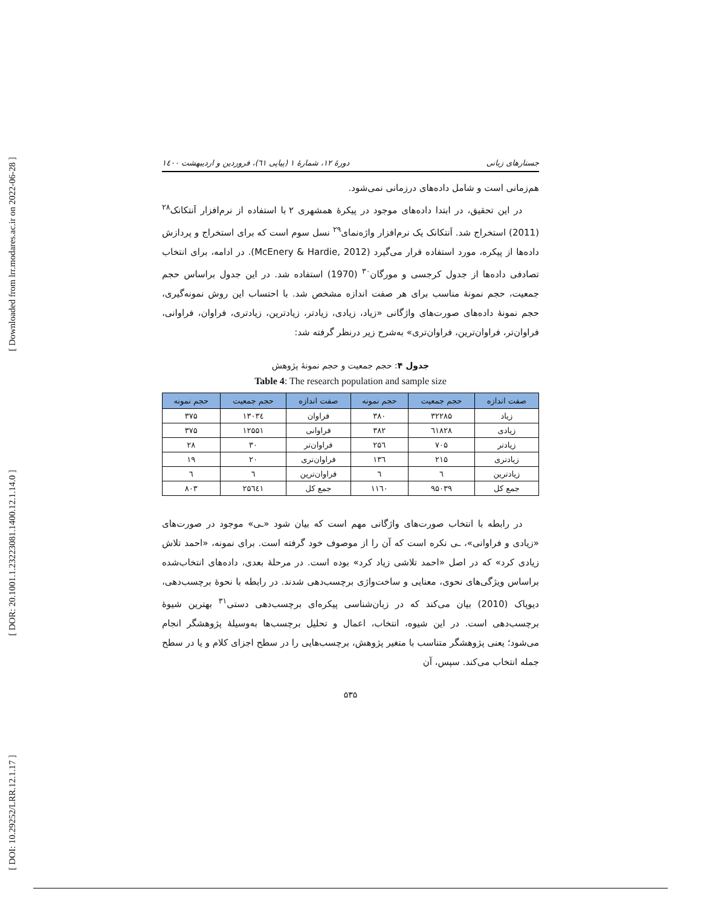[ Downloaded from lrr.modares.ac.ir on 2022-06-28 ]
[ DOR: 20.1001.1.23223081.1400.12.1.14.0 ]
[ DOI: 10.29252/LRR.12.1.17 ]
جستارهای زبانی دورهٔ ۱۲، شمارهٔ ۱ (پیاپی ٦١)، فروردین و اردیبهشت ۱٤۰۰
هم‌زمانی است و شامل داده‌های درزمانی نمی‌شود.
در این تحقیق، در ابتدا داده‌های موجود در پیکرهٔ همشهری ۲ با استفاده از نرم‌افزار اَنتکانک<sup>۲۸</sup> (2011) استخراج شد. اَنتکانک یک نرم‌افزار واژه‌نمای<sup>۲۹</sup> نسل سوم است که برای استخراج و پردازش داده‌ها از پیکره، مورد استفاده قرار می‌گیرد (McEnery & Hardie, 2012). در ادامه، برای انتخاب تصادفی داده‌ها از جدول کرجسی و مورگان<sup>۳۰</sup> (1970) استفاده شد. در این جدول براساس حجم جمعیت، حجم نمونهٔ مناسب برای هر صفت اندازه مشخص شد. با احتساب این روش نمونه‌گیری، حجم نمونهٔ داده‌های صورت‌های واژگانی «زیاد، زیادی، زیادتر، زیادترین، زیادتری، فراوان، فراوانی، فراوان‌تر، فراوان‌ترین، فراوان‌تری» به‌شرح زیر درنظر گرفته شد:
جدول ۴: حجم جمعیت و حجم نمونهٔ پژوهش
Table 4: The research population and sample size
| صفت اندازه | حجم جمعیت | حجم نمونه | صفت اندازه | حجم جمعیت | حجم نمونه |
| --- | --- | --- | --- | --- | --- |
| زیاد | ۳۲۲۸۵ | ۳۸۰ | فراوان | ۱۳۰۳٤ | ۳۷۵ |
| زیادی | ٦١٨٢٨ | ۳۸۲ | فراوانی | ۱۲۵۵۱ | ۳۷۵ |
| زیادتر | ۷۰۵ | ۲۵٦ | فراوان‌تر | ۳۰ | ۲۸ |
| زیادتری | ۲۱۵ | ۱۳٦ | فراوان‌تری | ۲۰ | ۱۹ |
| زیادترین | ٦ | ٦ | فراوان‌ترین | ٦ | ٦ |
| جمع کل | ۹۵۰۳۹ | ۱۱٦۰ | جمع کل | ۲۵٦٤۱ | ۸۰۳ |
در رابطه با انتخاب صورت‌های واژگانی مهم است که بیان شود «ـی» موجود در صورت‌های «زیادی و فراوانی»، ـی نکره است که آن را از موصوف خود گرفته است. برای نمونه، «احمد تلاش زیادی کرد» که در اصل «احمد تلاشی زیاد کرد» بوده است. در مرحلهٔ بعدی، داده‌های انتخاب‌شده براساس ویژگی‌های نحوی، معنایی و ساخت‌واژی برچسب‌دهی شدند. در رابطه با نحوهٔ برچسب‌دهی، دیویاک (2010) بیان می‌کند که در زبان‌شناسی پیکره‌ای برچسب‌دهی دستی<sup>۳۱</sup> بهترین شیوهٔ برچسب‌دهی است. در این شیوه، انتخاب، اعمال و تحلیل برچسب‌ها به‌وسیلهٔ پژوهشگر انجام می‌شود؛ یعنی پژوهشگر متناسب با متغیر پژوهش، برچسب‌هایی را در سطح اجزای کلام و یا در سطح جمله انتخاب می‌کند. سپس، آن
۵۳۵